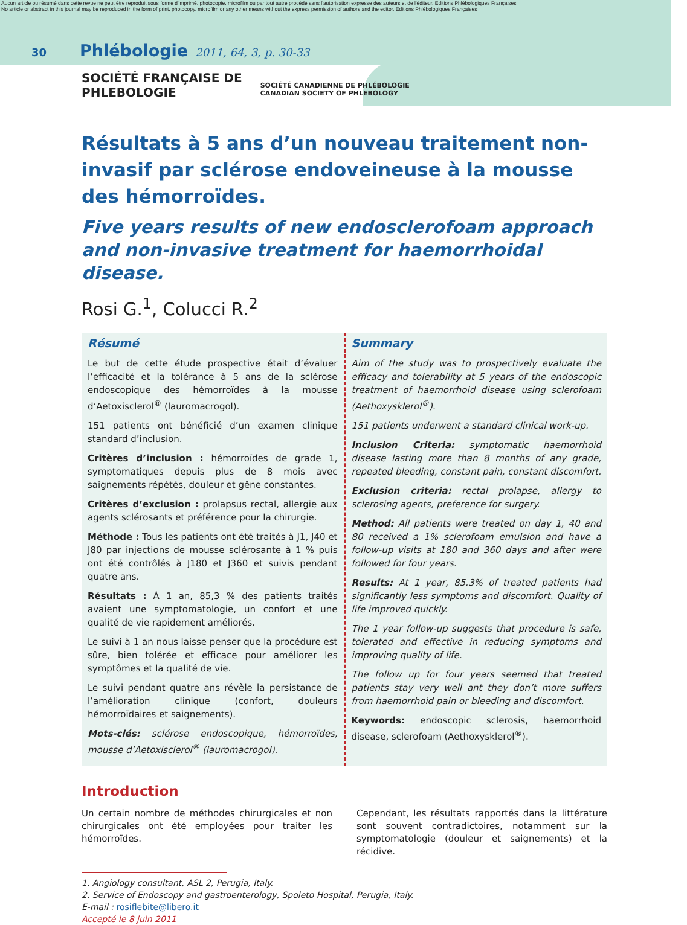Aucun article ou résumé dans cette revue ne peut être reproduit sous forme d'imprimé, photocopie, microfilm ou par tout autre procédé sans l'autorisation expresse des auteurs et de l'éditeur. Editions Phlébologiques Françaises
No article or abstract in this journal may be reproduced in the form of print, photocopy, microfilm or any other means without the express permission of authors and the editor. Editions Phlébologiques Françaises
30 Phlébologie 2011, 64, 3, p. 30-33
SOCIÉTÉ FRANÇAISE DE
PHLEBOLOGIE
SOCIÉTÉ CANADIENNE DE PHLÉBOLOGIE
CANADIAN SOCIETY OF PHLEBOLOGY
Résultats à 5 ans d’un nouveau traitement non-invasif par sclérose endoveineuse à la mousse des hémorroïdes.
Five years results of new endosclerofoam approach and non-invasive treatment for haemorrhoidal disease.
Rosi G.<sup>1</sup>, Colucci R.<sup>2</sup>
Résumé
Le but de cette étude prospective était d’évaluer l’efficacité et la tolérance à 5 ans de la sclérose endoscopique des hémorroïdes à la mousse d’Aetoxisclerol<sup>®</sup> (lauromacrogol).
151 patients ont bénéficié d’un examen clinique standard d’inclusion.
Critères d’inclusion : hémorroïdes de grade 1, symptomatiques depuis plus de 8 mois avec saignements répétés, douleur et gêne constantes.
Critères d’exclusion : prolapsus rectal, allergie aux agents sclérosants et préférence pour la chirurgie.
Méthode : Tous les patients ont été traités à J1, J40 et J80 par injections de mousse sclérosante à 1 % puis ont été contrôlés à J180 et J360 et suivis pendant quatre ans.
Résultats : À 1 an, 85,3 % des patients traités avaient une symptomatologie, un confort et une qualité de vie rapidement améliorés.
Le suivi à 1 an nous laisse penser que la procédure est sûre, bien tolérée et efficace pour améliorer les symptômes et la qualité de vie.
Le suivi pendant quatre ans révèle la persistance de l’amélioration clinique (confort, douleurs hémorroïdaires et saignements).
Mots-clés: sclérose endoscopique, hémorroïdes, mousse d’Aetoxisclerol<sup>®</sup> (lauromacrogol).
Summary
Aim of the study was to prospectively evaluate the efficacy and tolerability at 5 years of the endoscopic treatment of haemorrhoid disease using sclerofoam (Aethoxysklerol<sup>®</sup>).
151 patients underwent a standard clinical work-up.
Inclusion Criteria: symptomatic haemorrhoid disease lasting more than 8 months of any grade, repeated bleeding, constant pain, constant discomfort.
Exclusion criteria: rectal prolapse, allergy to sclerosing agents, preference for surgery.
Method: All patients were treated on day 1, 40 and 80 received a 1% sclerofoam emulsion and have a follow-up visits at 180 and 360 days and after were followed for four years.
Results: At 1 year, 85.3% of treated patients had significantly less symptoms and discomfort. Quality of life improved quickly.
The 1 year follow-up suggests that procedure is safe, tolerated and effective in reducing symptoms and improving quality of life.
The follow up for four years seemed that treated patients stay very well ant they don’t more suffers from haemorrhoid pain or bleeding and discomfort.
Keywords: endoscopic sclerosis, haemorrhoid disease, sclerofoam (Aethoxysklerol<sup>®</sup>).
Introduction
Un certain nombre de méthodes chirurgicales et non chirurgicales ont été employées pour traiter les hémorroïdes.
Cependant, les résultats rapportés dans la littérature sont souvent contradictoires, notamment sur la symptomatologie (douleur et saignements) et la récidive.
1. Angiology consultant, ASL 2, Perugia, Italy.
2. Service of Endoscopy and gastroenterology, Spoleto Hospital, Perugia, Italy.
E-mail : rosiflebite@libero.it
Accepté le 8 juin 2011